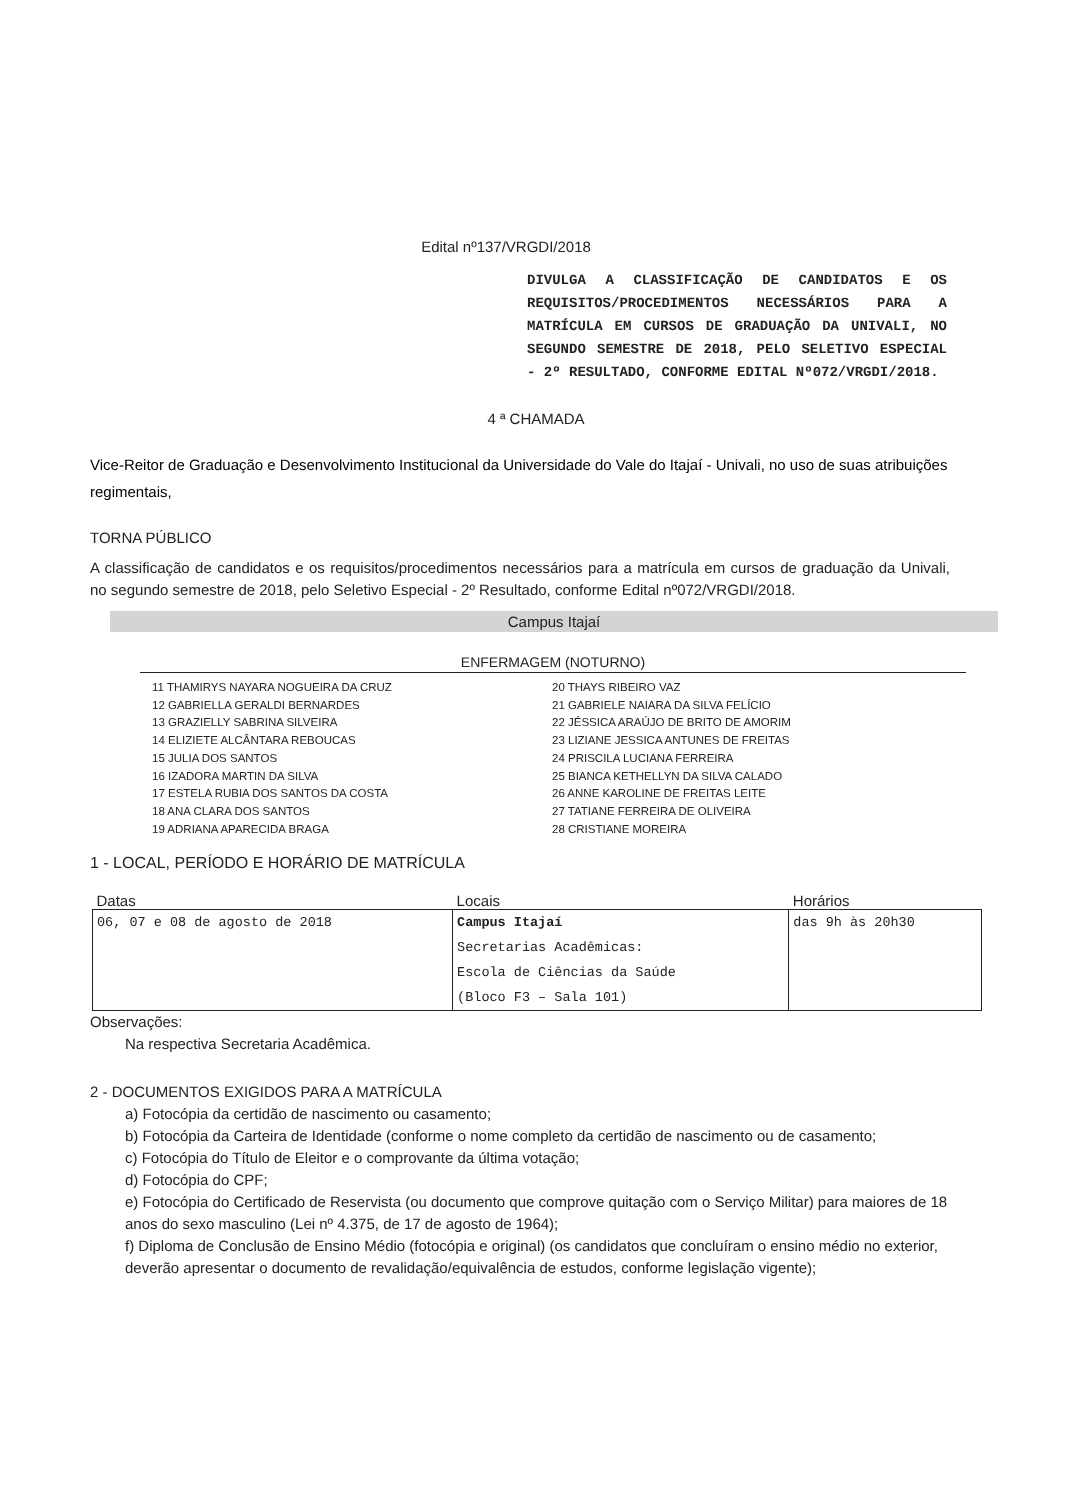Edital nº137/VRGDI/2018
DIVULGA A CLASSIFICAÇÃO DE CANDIDATOS E OS REQUISITOS/PROCEDIMENTOS NECESSÁRIOS PARA A MATRÍCULA EM CURSOS DE GRADUAÇÃO DA UNIVALI, NO SEGUNDO SEMESTRE DE 2018, PELO SELETIVO ESPECIAL - 2º RESULTADO, CONFORME EDITAL Nº072/VRGDI/2018.
4 ª CHAMADA
Vice-Reitor de Graduação e Desenvolvimento Institucional da Universidade do Vale do Itajaí - Univali, no uso de suas atribuições regimentais,
TORNA PÚBLICO
A classificação de candidatos e os requisitos/procedimentos necessários para a matrícula em cursos de graduação da Univali, no segundo semestre de 2018, pelo Seletivo Especial - 2º Resultado, conforme Edital nº072/VRGDI/2018.
Campus Itajaí
ENFERMAGEM (NOTURNO)
11 THAMIRYS NAYARA NOGUEIRA DA CRUZ
12 GABRIELLA GERALDI BERNARDES
13 GRAZIELLY SABRINA SILVEIRA
14 ELIZIETE ALCÂNTARA REBOUCAS
15 JULIA DOS SANTOS
16 IZADORA MARTIN DA SILVA
17 ESTELA RUBIA DOS SANTOS DA COSTA
18 ANA CLARA DOS SANTOS
19 ADRIANA APARECIDA BRAGA
20 THAYS RIBEIRO VAZ
21 GABRIELE NAIARA DA SILVA FELÍCIO
22 JÉSSICA ARAÚJO DE BRITO DE AMORIM
23 LIZIANE JESSICA ANTUNES DE FREITAS
24 PRISCILA LUCIANA FERREIRA
25 BIANCA KETHELLYN DA SILVA CALADO
26 ANNE KAROLINE DE FREITAS LEITE
27 TATIANE FERREIRA DE OLIVEIRA
28 CRISTIANE MOREIRA
1 - LOCAL, PERÍODO E HORÁRIO DE MATRÍCULA
| Datas | Locais | Horários |
| --- | --- | --- |
| 06, 07 e 08 de agosto de 2018 | Campus Itajaí Secretarias Acadêmicas: Escola de Ciências da Saúde (Bloco F3 – Sala 101) | das 9h às 20h30 |
Observações:
Na respectiva Secretaria Acadêmica.
2 - DOCUMENTOS EXIGIDOS PARA A MATRÍCULA
a) Fotocópia da certidão de nascimento ou casamento;
b) Fotocópia da Carteira de Identidade (conforme o nome completo da certidão de nascimento ou de casamento;
c) Fotocópia do Título de Eleitor e o comprovante da última votação;
d) Fotocópia do CPF;
e) Fotocópia do Certificado de Reservista (ou documento que comprove quitação com o Serviço Militar) para maiores de 18 anos do sexo masculino (Lei nº 4.375, de 17 de agosto de 1964);
f) Diploma de Conclusão de Ensino Médio (fotocópia e original) (os candidatos que concluíram o ensino médio no exterior, deverão apresentar o documento de revalidação/equivalência de estudos, conforme legislação vigente);